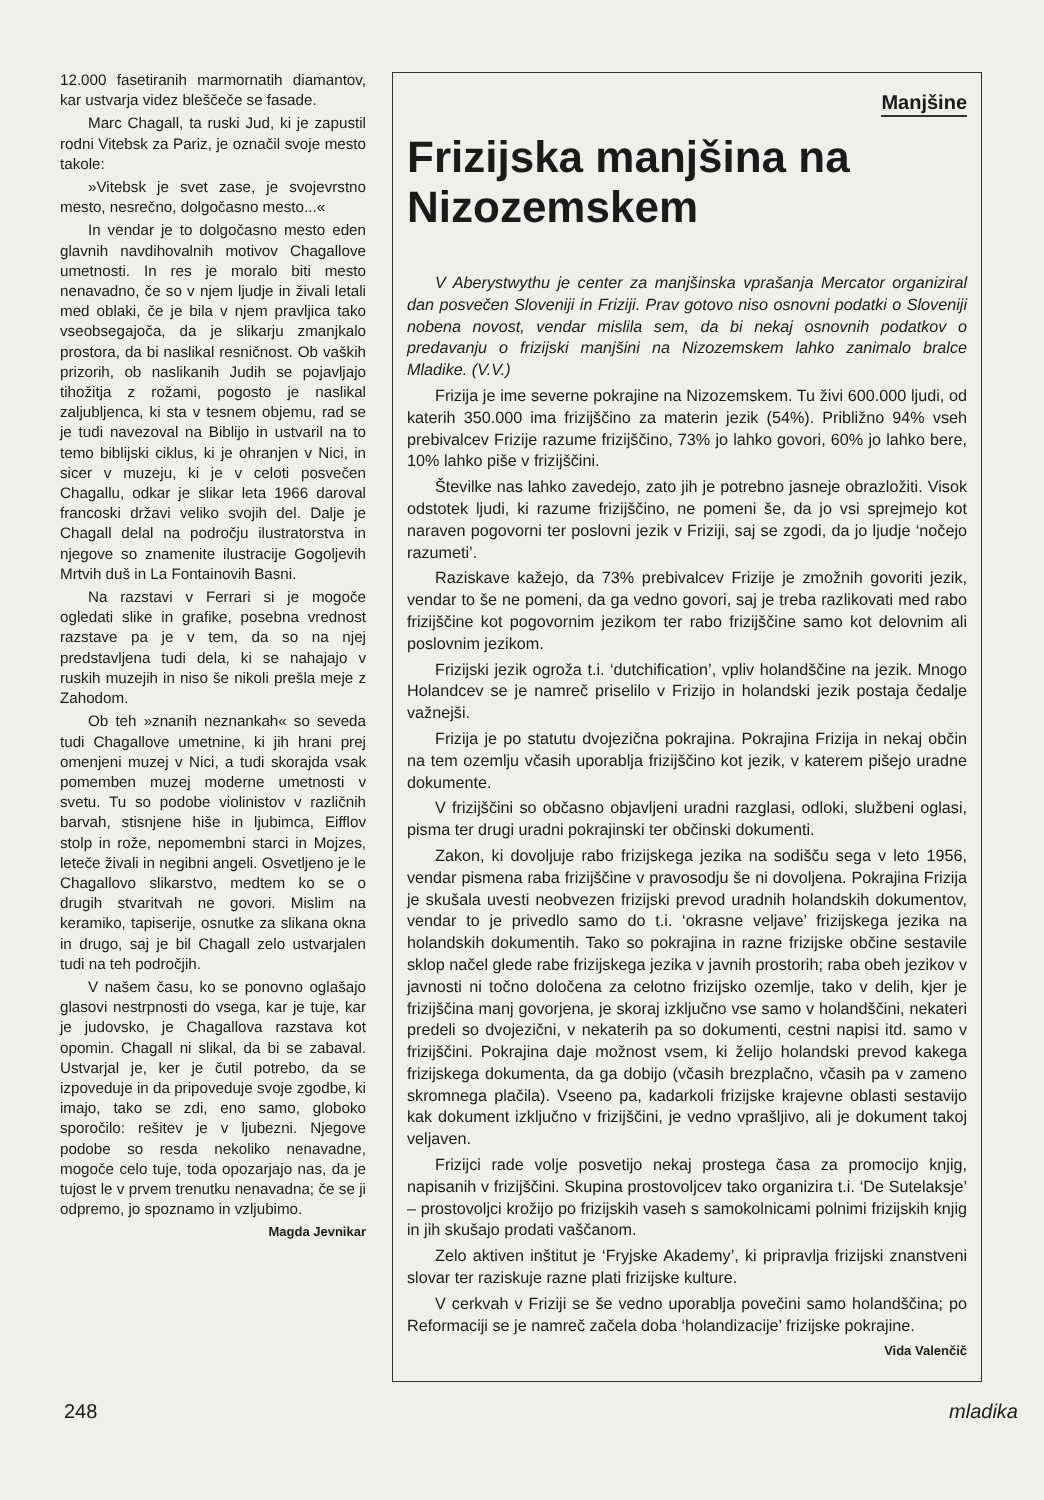12.000 fasetiranih marmornatih diamantov, kar ustvarja videz bleščeče se fasade.
Marc Chagall, ta ruski Jud, ki je zapustil rodni Vitebsk za Pariz, je označil svoje mesto takole:
»Vitebsk je svet zase, je svojevrstno mesto, nesrečno, dolgočasno mesto...«
In vendar je to dolgočasno mesto eden glavnih navdihovalnih motivov Chagallove umetnosti. In res je moralo biti mesto nenavadno, če so v njem ljudje in živali letali med oblaki, če je bila v njem pravljica tako vseobsegajoča, da je slikarju zmanjkalo prostora, da bi naslikal resničnost. Ob vaških prizorih, ob naslikanih Judih se pojavljajo tihožitja z rožami, pogosto je naslikal zaljubljenca, ki sta v tesnem objemu, rad se je tudi navezoval na Biblijo in ustvaril na to temo biblijski ciklus, ki je ohranjen v Nici, in sicer v muzeju, ki je v celoti posvečen Chagallu, odkar je slikar leta 1966 daroval francoski državi veliko svojih del. Dalje je Chagall delal na področju ilustratorstva in njegove so znamenite ilustracije Gogoljevih Mrtvih duš in La Fontainovih Basni.
Na razstavi v Ferrari si je mogoče ogledati slike in grafike, posebna vrednost razstave pa je v tem, da so na njej predstavljena tudi dela, ki se nahajajo v ruskih muzejih in niso še nikoli prešla meje z Zahodom.
Ob teh »znanih neznankah« so seveda tudi Chagallove umetnine, ki jih hrani prej omenjeni muzej v Nici, a tudi skorajda vsak pomemben muzej moderne umetnosti v svetu. Tu so podobe violinistov v različnih barvah, stisnjene hiše in ljubimca, Eifflov stolp in rože, nepomembni starci in Mojzes, leteče živali in negibni angeli. Osvetljeno je le Chagallovo slikarstvo, medtem ko se o drugih stvaritvah ne govori. Mislim na keramiko, tapiserije, osnutke za slikana okna in drugo, saj je bil Chagall zelo ustvarjalen tudi na teh področjih.
V našem času, ko se ponovno oglašajo glasovi nestrpnosti do vsega, kar je tuje, kar je judovsko, je Chagallova razstava kot opomin. Chagall ni slikal, da bi se zabaval. Ustvarjal je, ker je čutil potrebo, da se izpoveduje in da pripoveduje svoje zgodbe, ki imajo, tako se zdi, eno samo, globoko sporočilo: rešitev je v ljubezni. Njegove podobe so resda nekoliko nenavadne, mogoče celo tuje, toda opozarjajo nas, da je tujost le v prvem trenutku nenavadna; če se ji odpremo, jo spoznamo in vzljubimo.
Magda Jevnikar
Manjšine
Frizijska manjšina na Nizozemskem
V Aberystwythu je center za manjšinska vprašanja Mercator organiziral dan posvečen Sloveniji in Friziji. Prav gotovo niso osnovni podatki o Sloveniji nobena novost, vendar mislila sem, da bi nekaj osnovnih podatkov o predavanju o frizijski manjšini na Nizozemskem lahko zanimalo bralce Mladike. (V.V.)
Frizija je ime severne pokrajine na Nizozemskem. Tu živi 600.000 ljudi, od katerih 350.000 ima frizijščino za materin jezik (54%). Približno 94% vseh prebivalcev Frizije razume frizijščino, 73% jo lahko govori, 60% jo lahko bere, 10% lahko piše v frizijščini.
Številke nas lahko zavedejo, zato jih je potrebno jasneje obrazložiti. Visok odstotek ljudi, ki razume frizijščino, ne pomeni še, da jo vsi sprejmejo kot naraven pogovorni ter poslovni jezik v Friziji, saj se zgodi, da jo ljudje ‘nočejo razumeti’.
Raziskave kažejo, da 73% prebivalcev Frizije je zmožnih govoriti jezik, vendar to še ne pomeni, da ga vedno govori, saj je treba razlikovati med rabo frizijščine kot pogovornim jezikom ter rabo frizijščine samo kot delovnim ali poslovnim jezikom.
Frizijski jezik ogroža t.i. ‘dutchification’, vpliv holandščine na jezik. Mnogo Holandcev se je namreč priselilo v Frizijo in holandski jezik postaja čedalje važnejši.
Frizija je po statutu dvojezična pokrajina. Pokrajina Frizija in nekaj občin na tem ozemlju včasih uporablja frizijščino kot jezik, v katerem pišejo uradne dokumente.
V frizijščini so občasno objavljeni uradni razglasi, odloki, službeni oglasi, pisma ter drugi uradni pokrajinski ter občinski dokumenti.
Zakon, ki dovoljuje rabo frizijskega jezika na sodišču sega v leto 1956, vendar pismena raba frizijščine v pravosodju še ni dovoljena. Pokrajina Frizija je skušala uvesti neobvezen frizijski prevod uradnih holandskih dokumentov, vendar to je privedlo samo do t.i. ‘okrasne veljave’ frizijskega jezika na holandskih dokumentih. Tako so pokrajina in razne frizijske občine sestavile sklop načel glede rabe frizijskega jezika v javnih prostorih; raba obeh jezikov v javnosti ni točno določena za celotno frizijsko ozemlje, tako v delih, kjer je frizijščina manj govorjena, je skoraj izključno vse samo v holandščini, nekateri predeli so dvojezični, v nekaterih pa so dokumenti, cestni napisi itd. samo v frizijščini. Pokrajina daje možnost vsem, ki želijo holandski prevod kakega frizijskega dokumenta, da ga dobijo (včasih brezplačno, včasih pa v zameno skromnega plačila). Vseeno pa, kadarkoli frizijske krajevne oblasti sestavijo kak dokument izključno v frizijščini, je vedno vprašljivo, ali je dokument takoj veljaven.
Frizijci rade volje posvetijo nekaj prostega časa za promocijo knjig, napisanih v frizijščini. Skupina prostovoljcev tako organizira t.i. ‘De Sutelaksje’ – prostovoljci krožijo po frizijskih vaseh s samokolnicami polnimi frizijskih knjig in jih skušajo prodati vaščanom.
Zelo aktiven inštitut je ‘Fryjske Akademy’, ki pripravlja frizijski znanstveni slovar ter raziskuje razne plati frizijske kulture.
V cerkvah v Friziji se še vedno uporablja povečini samo holandščina; po Reformaciji se je namreč začela doba ‘holandizacije’ frizijske pokrajine.
Vida Valenčič
248 mladika